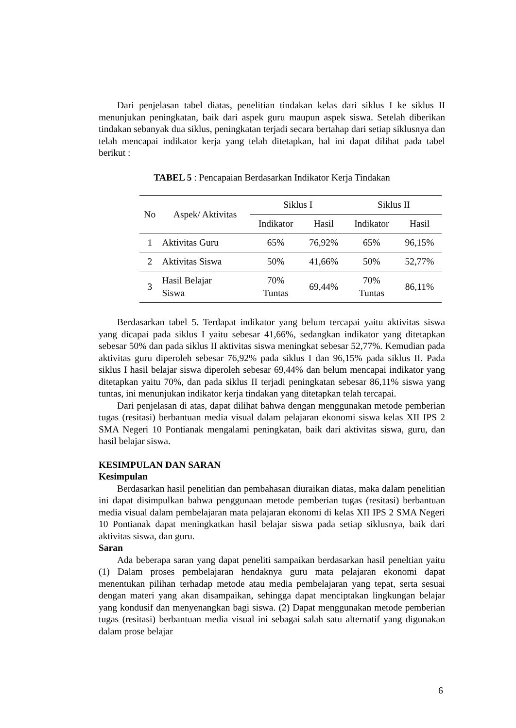Dari penjelasan tabel diatas, penelitian tindakan kelas dari siklus I ke siklus II menunjukan peningkatan, baik dari aspek guru maupun aspek siswa. Setelah diberikan tindakan sebanyak dua siklus, peningkatan terjadi secara bertahap dari setiap siklusnya dan telah mencapai indikator kerja yang telah ditetapkan, hal ini dapat dilihat pada tabel berikut :
TABEL 5 : Pencapaian Berdasarkan Indikator Kerja Tindakan
| No | Aspek/ Aktivitas | Siklus I | | Siklus II | |
| --- | --- | --- | --- | --- | --- |
| | | Indikator | Hasil | Indikator | Hasil |
| 1 | Aktivitas Guru | 65% | 76,92% | 65% | 96,15% |
| 2 | Aktivitas Siswa | 50% | 41,66% | 50% | 52,77% |
| 3 | Hasil Belajar Siswa | 70% Tuntas | 69,44% | 70% Tuntas | 86,11% |
Berdasarkan tabel 5. Terdapat indikator yang belum tercapai yaitu aktivitas siswa yang dicapai pada siklus I yaitu sebesar 41,66%, sedangkan indikator yang ditetapkan sebesar 50% dan pada siklus II aktivitas siswa meningkat sebesar 52,77%. Kemudian pada aktivitas guru diperoleh sebesar 76,92% pada siklus I dan 96,15% pada siklus II. Pada siklus I hasil belajar siswa diperoleh sebesar 69,44% dan belum mencapai indikator yang ditetapkan yaitu 70%, dan pada siklus II terjadi peningkatan sebesar 86,11% siswa yang tuntas, ini menunjukan indikator kerja tindakan yang ditetapkan telah tercapai.
Dari penjelasan di atas, dapat dilihat bahwa dengan menggunakan metode pemberian tugas (resitasi) berbantuan media visual dalam pelajaran ekonomi siswa kelas XII IPS 2 SMA Negeri 10 Pontianak mengalami peningkatan, baik dari aktivitas siswa, guru, dan hasil belajar siswa.
KESIMPULAN DAN SARAN
Kesimpulan
Berdasarkan hasil penelitian dan pembahasan diuraikan diatas, maka dalam penelitian ini dapat disimpulkan bahwa penggunaan metode pemberian tugas (resitasi) berbantuan media visual dalam pembelajaran mata pelajaran ekonomi di kelas XII IPS 2 SMA Negeri 10 Pontianak dapat meningkatkan hasil belajar siswa pada setiap siklusnya, baik dari aktivitas siswa, dan guru.
Saran
Ada beberapa saran yang dapat peneliti sampaikan berdasarkan hasil peneltian yaitu (1) Dalam proses pembelajaran hendaknya guru mata pelajaran ekonomi dapat menentukan pilihan terhadap metode atau media pembelajaran yang tepat, serta sesuai dengan materi yang akan disampaikan, sehingga dapat menciptakan lingkungan belajar yang kondusif dan menyenangkan bagi siswa. (2) Dapat menggunakan metode pemberian tugas (resitasi) berbantuan media visual ini sebagai salah satu alternatif yang digunakan dalam prose belajar
6